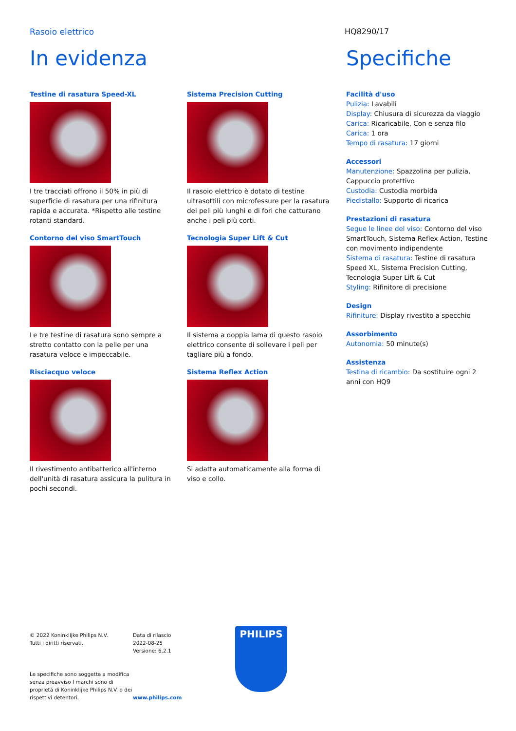Rasoio elettrico HQ8290/17
In evidenza
Testine di rasatura Speed-XL
I tre tracciati offrono il 50% in più di superficie di rasatura per una rifinitura rapida e accurata. *Rispetto alle testine rotanti standard.
Contorno del viso SmartTouch
Le tre testine di rasatura sono sempre a stretto contatto con la pelle per una rasatura veloce e impeccabile.
Risciacquo veloce
Il rivestimento antibatterico all'interno dell'unità di rasatura assicura la pulitura in pochi secondi.
Sistema Precision Cutting
Il rasoio elettrico è dotato di testine ultrasottili con microfessure per la rasatura dei peli più lunghi e di fori che catturano anche i peli più corti.
Tecnologia Super Lift & Cut
Il sistema a doppia lama di questo rasoio elettrico consente di sollevare i peli per tagliare più a fondo.
Sistema Reflex Action
Si adatta automaticamente alla forma di viso e collo.
Specifiche
Facilità d'uso
Pulizia: Lavabili
Display: Chiusura di sicurezza da viaggio
Carica: Ricaricabile, Con e senza filo
Carica: 1 ora
Tempo di rasatura: 17 giorni
Accessori
Manutenzione: Spazzolina per pulizia, Cappuccio protettivo
Custodia: Custodia morbida
Piedistallo: Supporto di ricarica
Prestazioni di rasatura
Segue le linee del viso: Contorno del viso SmartTouch, Sistema Reflex Action, Testine con movimento indipendente
Sistema di rasatura: Testine di rasatura Speed XL, Sistema Precision Cutting, Tecnologia Super Lift & Cut
Styling: Rifinitore di precisione
Design
Rifiniture: Display rivestito a specchio
Assorbimento
Autonomia: 50 minute(s)
Assistenza
Testina di ricambio: Da sostituire ogni 2 anni con HQ9
© 2022 Koninklijke Philips N.V.
Tutti i diritti riservati.
Le specifiche sono soggette a modifica senza preavviso I marchi sono di proprietà di Koninklijke Philips N.V. o dei rispettivi detentori.
Data di rilascio
2022-08-25
Versione: 6.2.1
www.philips.com
PHILIPS